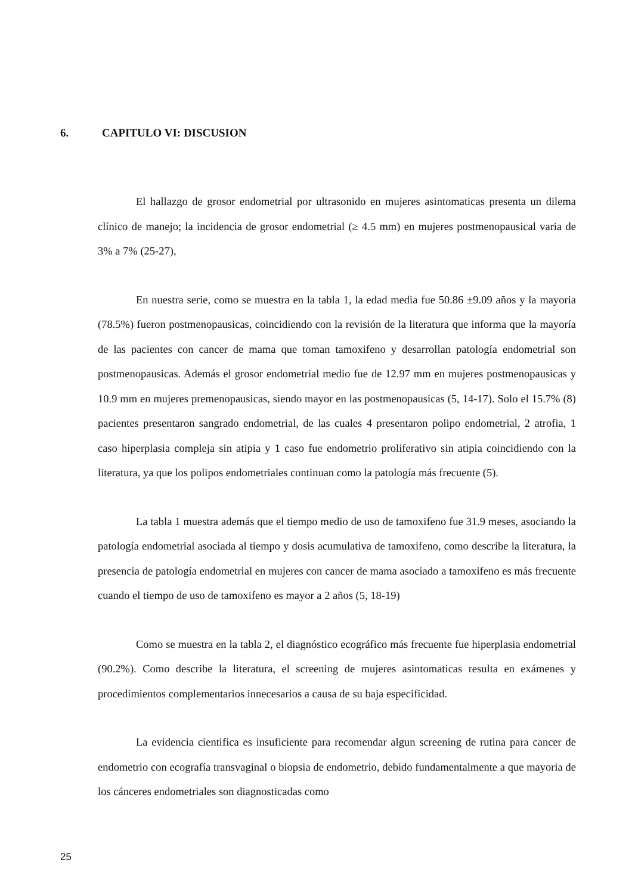6. CAPITULO VI: DISCUSION
El hallazgo de grosor endometrial por ultrasonido en mujeres asintomaticas presenta un dilema clínico de manejo; la incidencia de grosor endometrial (≥ 4.5 mm) en mujeres postmenopausical varia de 3% a 7% (25-27),
En nuestra serie, como se muestra en la tabla 1, la edad media fue 50.86 ±9.09 años y la mayoria (78.5%) fueron postmenopausicas, coincidiendo con la revisión de la literatura que informa que la mayoría de las pacientes con cancer de mama que toman tamoxifeno y desarrollan patología endometrial son postmenopausicas. Además el grosor endometrial medio fue de 12.97 mm en mujeres postmenopausicas y 10.9 mm en mujeres premenopausicas, siendo mayor en las postmenopausicas (5, 14-17). Solo el 15.7% (8) pacientes presentaron sangrado endometrial, de las cuales 4 presentaron polipo endometrial, 2 atrofia, 1 caso hiperplasia compleja sin atipia y 1 caso fue endometrio proliferativo sin atipia coincidiendo con la literatura, ya que los polipos endometriales continuan como la patología más frecuente (5).
La tabla 1 muestra además que el tiempo medio de uso de tamoxifeno fue 31.9 meses, asociando la patología endometrial asociada al tiempo y dosis acumulativa de tamoxifeno, como describe la literatura, la presencia de patología endometrial en mujeres con cancer de mama asociado a tamoxifeno es más frecuente cuando el tiempo de uso de tamoxifeno es mayor a 2 años (5, 18-19)
Como se muestra en la tabla 2, el diagnóstico ecográfico más frecuente fue hiperplasia endometrial (90.2%). Como describe la literatura, el screening de mujeres asintomaticas resulta en exámenes y procedimientos complementarios innecesarios a causa de su baja especificidad.
La evidencia cientifica es insuficiente para recomendar algun screening de rutina para cancer de endometrio con ecografía transvaginal o biopsia de endometrio, debido fundamentalmente a que mayoria de los cánceres endometriales son diagnosticadas como
25